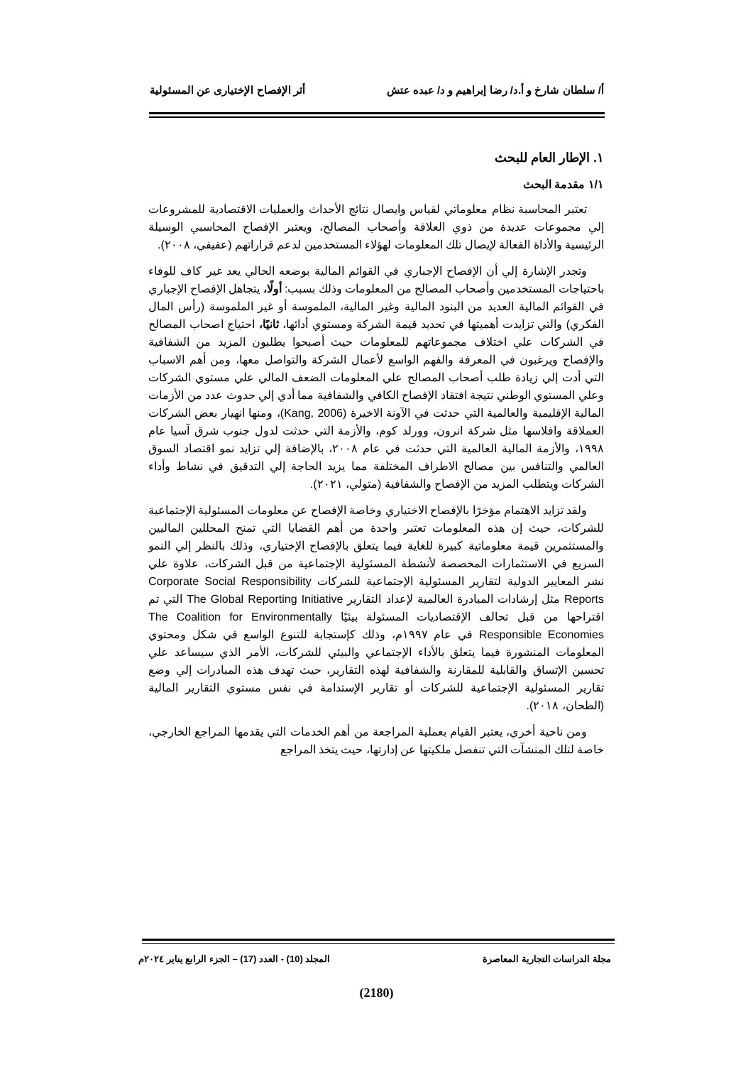أ/ سلطان شارخ و أ.د/ رضا إبراهيم و د/ عبده عتش أثر الإفصاح الإختيارى عن المسئولية
١. الإطار العام للبحث
١/١ مقدمة البحث
تعتبر المحاسبة نظام معلوماتي لقياس وايصال نتائج الأحداث والعمليات الاقتصادية للمشروعات إلي مجموعات عديدة من ذوي العلاقة وأصحاب المصالح، ويعتبر الإفصاح المحاسبي الوسيلة الرئيسية والأداة الفعالة لإيصال تلك المعلومات لهؤلاء المستخدمين لدعم قراراتهم (عفيفي، ٢٠٠٨).
وتجدر الإشارة إلي أن الإفصاح الإجباري في القوائم المالية بوضعه الحالي يعد غير كاف للوفاء باحتياجات المستخدمين وأصحاب المصالح من المعلومات وذلك بسبب: أولًا، يتجاهل الإفصاح الإجباري في القوائم المالية العديد من البنود المالية وغير المالية، الملموسة أو غير الملموسة (رأس المال الفكري) والتي تزايدت أهميتها في تحديد قيمة الشركة ومستوي أدائها، ثانيًا، احتياج اصحاب المصالح في الشركات علي اختلاف مجموعاتهم للمعلومات حيث أصبحوا يطلبون المزيد من الشفافية والإفصاح ويرغبون في المعرفة والفهم الواسع لأعمال الشركة والتواصل معها، ومن أهم الاسباب التي أدت إلي زيادة طلب أصحاب المصالح علي المعلومات الضعف المالي علي مستوي الشركات وعلي المستوي الوطني نتيجة افتقاد الإفصاح الكافي والشفافية مما أدي إلي حدوث عدد من الأزمات المالية الإقليمية والعالمية التي حدثت في الآونة الاخيرة (Kang, 2006)، ومنها انهيار بعض الشركات العملاقة وافلاسها مثل شركة انرون، وورلد كوم، والأزمة التي حدثت لدول جنوب شرق آسيا عام ١٩٩٨، والأزمة المالية العالمية التي حدثت في عام ٢٠٠٨، بالإضافة إلي تزايد نمو اقتصاد السوق العالمي والتنافس بين مصالح الاطراف المختلفة مما يزيد الحاجة إلي التدقيق في نشاط وأداء الشركات ويتطلب المزيد من الإفصاح والشفافية (متولي، ٢٠٢١).
ولقد تزايد الاهتمام مؤخرًا بالإفصاح الاختياري وخاصة الإفصاح عن معلومات المسئولية الإجتماعية للشركات، حيث إن هذه المعلومات تعتبر واحدة من أهم القضايا التي تمنح المحللين الماليين والمستثمرين قيمة معلوماتية كبيرة للغاية فيما يتعلق بالإفصاح الإختياري، وذلك بالنظر إلي النمو السريع في الاستثمارات المخصصة لأنشطة المسئولية الإجتماعية من قبل الشركات، علاوة علي نشر المعايير الدولية لتقارير المسئولية الإجتماعية للشركات Corporate Social Responsibility Reports مثل إرشادات المبادرة العالمية لإعداد التقارير The Global Reporting Initiative التي تم اقتراحها من قبل تحالف الإقتصاديات المسئولة بيئيًا The Coalition for Environmentally Responsible Economies في عام ١٩٩٧م، وذلك كإستجابة للتنوع الواسع في شكل ومحتوي المعلومات المنشورة فيما يتعلق بالأداء الإجتماعي والبيئي للشركات، الأمر الذي سيساعد علي تحسين الإتساق والقابلية للمقارنة والشفافية لهذه التقارير، حيث تهدف هذه المبادرات إلي وضع تقارير المسئولية الإجتماعية للشركات أو تقارير الإستدامة في نفس مستوي التقارير المالية (الطحان، ٢٠١٨).
ومن ناحية أخري، يعتبر القيام بعملية المراجعة من أهم الخدمات التي يقدمها المراجع الخارجي، خاصة لتلك المنشآت التي تنفصل ملكيتها عن إدارتها، حيث يتخذ المراجع
مجلة الدراسات التجارية المعاصرة المجلد (10) - العدد (17) – الجزء الرابع يناير ٢٠٢٤م
(2180)